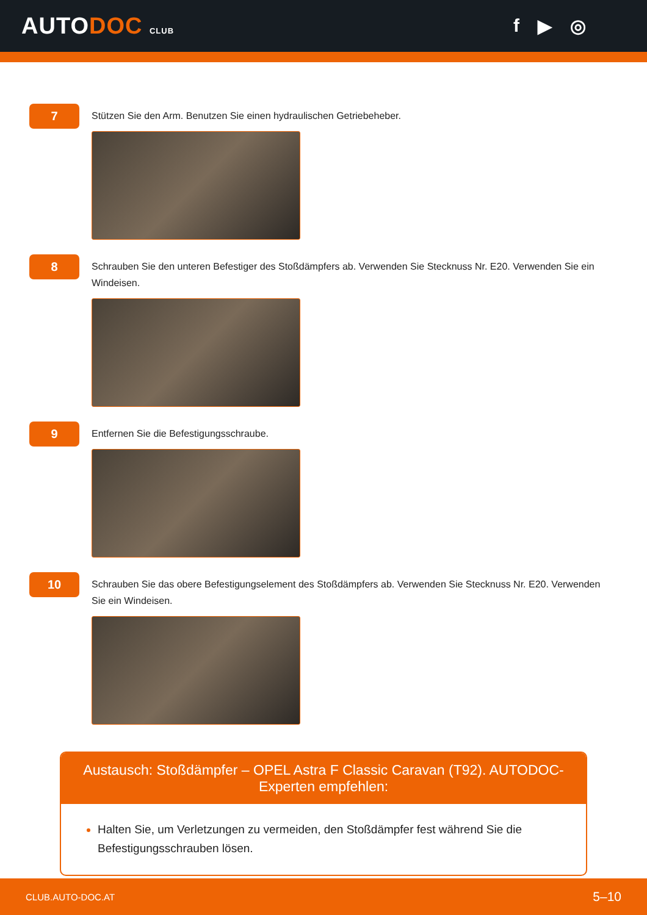AUTODOC CLUB
f ▶ ◎
7
Stützen Sie den Arm. Benutzen Sie einen hydraulischen Getriebeheber.
8
Schrauben Sie den unteren Befestiger des Stoßdämpfers ab. Verwenden Sie Stecknuss Nr. E20. Verwenden Sie ein Windeisen.
9
Entfernen Sie die Befestigungsschraube.
10
Schrauben Sie das obere Befestigungselement des Stoßdämpfers ab. Verwenden Sie Stecknuss Nr. E20. Verwenden Sie ein Windeisen.
Austausch: Stoßdämpfer – OPEL Astra F Classic Caravan (T92). AUTODOC-Experten empfehlen:
Halten Sie, um Verletzungen zu vermeiden, den Stoßdämpfer fest während Sie die Befestigungsschrauben lösen.
CLUB.AUTO-DOC.AT 5–10